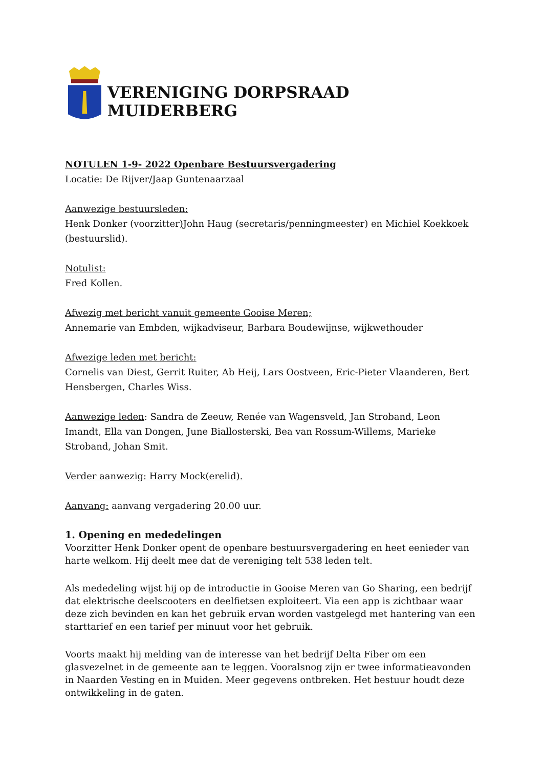VERENIGING DORPSRAAD MUIDERBERG
NOTULEN 1-9- 2022 Openbare Bestuursvergadering
Locatie: De Rijver/Jaap Guntenaarzaal
Aanwezige bestuursleden:
Henk Donker (voorzitter)John Haug (secretaris/penningmeester) en Michiel Koekkoek (bestuurslid).
Notulist:
Fred Kollen.
Afwezig met bericht vanuit gemeente Gooise Meren;
Annemarie van Embden, wijkadviseur, Barbara Boudewijnse, wijkwethouder
Afwezige leden met bericht:
Cornelis van Diest, Gerrit Ruiter, Ab Heij, Lars Oostveen, Eric-Pieter Vlaanderen, Bert Hensbergen, Charles Wiss.
Aanwezige leden: Sandra de Zeeuw, Renée van Wagensveld, Jan Stroband, Leon Imandt, Ella van Dongen, June Biallosterski, Bea van Rossum-Willems, Marieke Stroband, Johan Smit.
Verder aanwezig: Harry Mock(erelid).
Aanvang: aanvang vergadering 20.00 uur.
1. Opening en mededelingen
Voorzitter Henk Donker opent de openbare bestuursvergadering en heet eenieder van harte welkom. Hij deelt mee dat de vereniging telt 538 leden telt.
Als mededeling wijst hij op de introductie in Gooise Meren van Go Sharing, een bedrijf dat elektrische deelscooters en deelfietsen exploiteert. Via een app is zichtbaar waar deze zich bevinden en kan het gebruik ervan worden vastgelegd met hantering van een starttarief en een tarief per minuut voor het gebruik.
Voorts maakt hij melding van de interesse van het bedrijf Delta Fiber om een glasvezelnet in de gemeente aan te leggen. Vooralsnog zijn er twee informatieavonden in Naarden Vesting en in Muiden. Meer gegevens ontbreken. Het bestuur houdt deze ontwikkeling in de gaten.